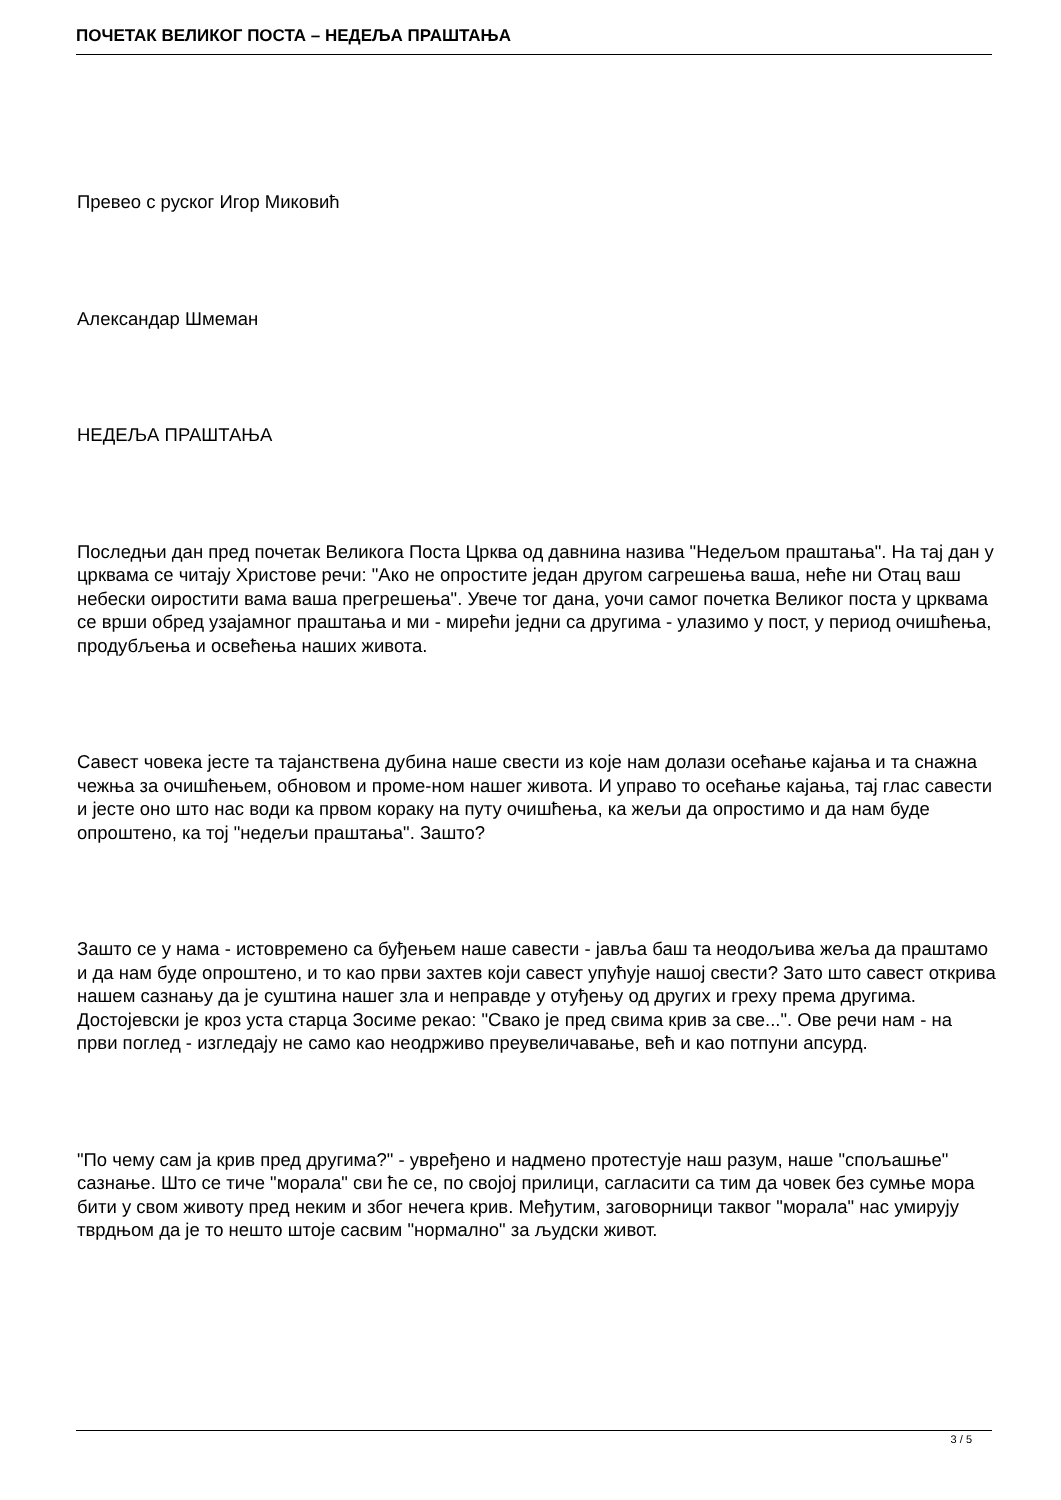ПОЧЕТАК ВЕЛИКОГ ПОСТА – НЕДЕЉА ПРАШТАЊА
Превео с руског Игор Миковић
Александар Шмеман
НЕДЕЉА ПРАШТАЊА
Последњи дан пред почетак Великога Поста Црква од давнина назива "Недељом праштања". На тај дан у црквама се читају Христове речи: "Ако не опростите један другом сагрешења ваша, неће ни Отац ваш небески оиростити вама ваша прегрешења". Увече тог дана, уочи самог почетка Великог поста у црквама се врши обред узајамног праштања и ми - мирећи једни са другима - улазимо у пост, у период очишћења, продубљења и освећења наших живота.
Савест човека јесте та тајанствена дубина наше свести из које нам долази осећање кајања и та снажна чежња за очишћењем, обновом и проме-ном нашег живота. И управо то осећање кајања, тај глас савести и јесте оно што нас води ка првом кораку на путу очишћења, ка жељи да опростимо и да нам буде опроштено, ка тој "недељи праштања". Зашто?
Зашто се у нама - истовремено са буђењем наше савести - јавља баш та неодољива жеља да праштамо и да нам буде опроштено, и то као први захтев који савест упућује нашој свести? Зато што савест открива нашем сазнању да је суштина нашег зла и неправде у отуђењу од других и греху према другима. Достојевски је кроз уста старца Зосиме рекао: "Свако је пред свима крив за све...". Ове речи нам - на први поглед - изгледају не само као неодрживо преувеличавање, већ и као потпуни апсурд.
"По чему сам ја крив пред другима?" - увређено и надмено протестује наш разум, наше "спољашње" сазнање. Што се тиче "морала" сви ће се, по својој прилици, сагласити са тим да човек без сумње мора бити у свом животу пред неким и због нечега крив. Међутим, заговорници таквог "морала" нас умирују тврдњом да је то нешто штоје сасвим "нормално" за људски живот.
3 / 5